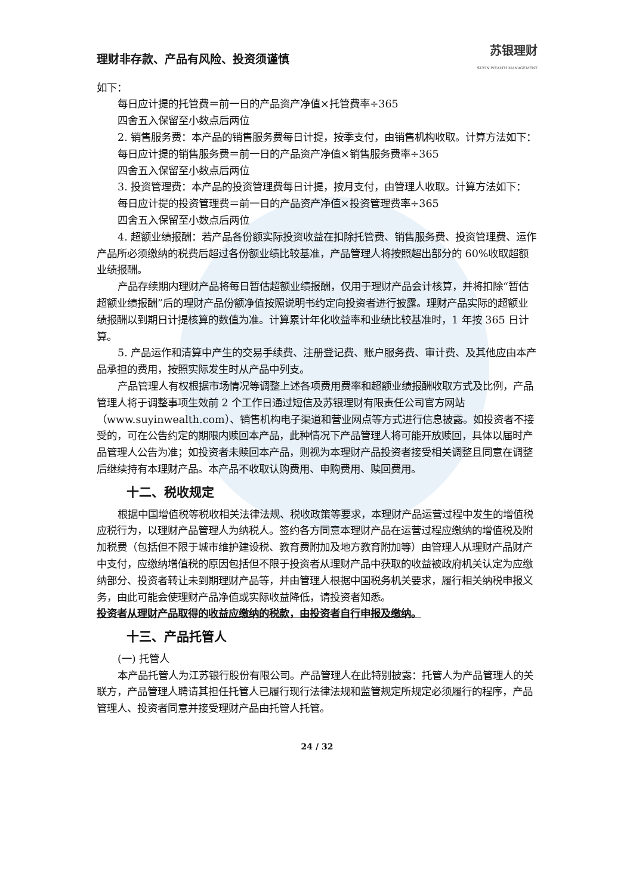理财非存款、产品有风险、投资须谨慎 苏银理财
SUYIN WEALTH MANAGEMENT
如下：
每日应计提的托管费＝前一日的产品资产净值×托管费率÷365
四舍五入保留至小数点后两位
2. 销售服务费：本产品的销售服务费每日计提，按季支付，由销售机构收取。计算方法如下：
每日应计提的销售服务费＝前一日的产品资产净值×销售服务费率÷365
四舍五入保留至小数点后两位
3. 投资管理费：本产品的投资管理费每日计提，按月支付，由管理人收取。计算方法如下：
每日应计提的投资管理费＝前一日的产品资产净值×投资管理费率÷365
四舍五入保留至小数点后两位
4. 超额业绩报酬：若产品各份额实际投资收益在扣除托管费、销售服务费、投资管理费、运作产品所必须缴纳的税费后超过各份额业绩比较基准，产品管理人将按照超出部分的 60%收取超额业绩报酬。
产品存续期内理财产品将每日暂估超额业绩报酬，仅用于理财产品会计核算，并将扣除“暂估超额业绩报酬”后的理财产品份额净值按照说明书约定向投资者进行披露。理财产品实际的超额业绩报酬以到期日计提核算的数值为准。计算累计年化收益率和业绩比较基准时，1 年按 365 日计算。
5. 产品运作和清算中产生的交易手续费、注册登记费、账户服务费、审计费、及其他应由本产品承担的费用，按照实际发生时从产品中列支。
产品管理人有权根据市场情况等调整上述各项费用费率和超额业绩报酬收取方式及比例，产品管理人将于调整事项生效前 2 个工作日通过短信及苏银理财有限责任公司官方网站（www.suyinwealth.com）、销售机构电子渠道和营业网点等方式进行信息披露。如投资者不接受的，可在公告约定的期限内赎回本产品，此种情况下产品管理人将可能开放赎回，具体以届时产品管理人公告为准；如投资者未赎回本产品，则视为本理财产品投资者接受相关调整且同意在调整后继续持有本理财产品。本产品不收取认购费用、申购费用、赎回费用。
十二、税收规定
根据中国增值税等税收相关法律法规、税收政策等要求，本理财产品运营过程中发生的增值税应税行为，以理财产品管理人为纳税人。签约各方同意本理财产品在运营过程应缴纳的增值税及附加税费（包括但不限于城市维护建设税、教育费附加及地方教育附加等）由管理人从理财产品财产中支付，应缴纳增值税的原因包括但不限于投资者从理财产品中获取的收益被政府机关认定为应缴纳部分、投资者转让未到期理财产品等，并由管理人根据中国税务机关要求，履行相关纳税申报义务，由此可能会使理财产品净值或实际收益降低，请投资者知悉。
投资者从理财产品取得的收益应缴纳的税款，由投资者自行申报及缴纳。
十三、产品托管人
(一) 托管人
本产品托管人为江苏银行股份有限公司。产品管理人在此特别披露：托管人为产品管理人的关联方，产品管理人聘请其担任托管人已履行现行法律法规和监管规定所规定必须履行的程序，产品管理人、投资者同意并接受理财产品由托管人托管。
24 / 32